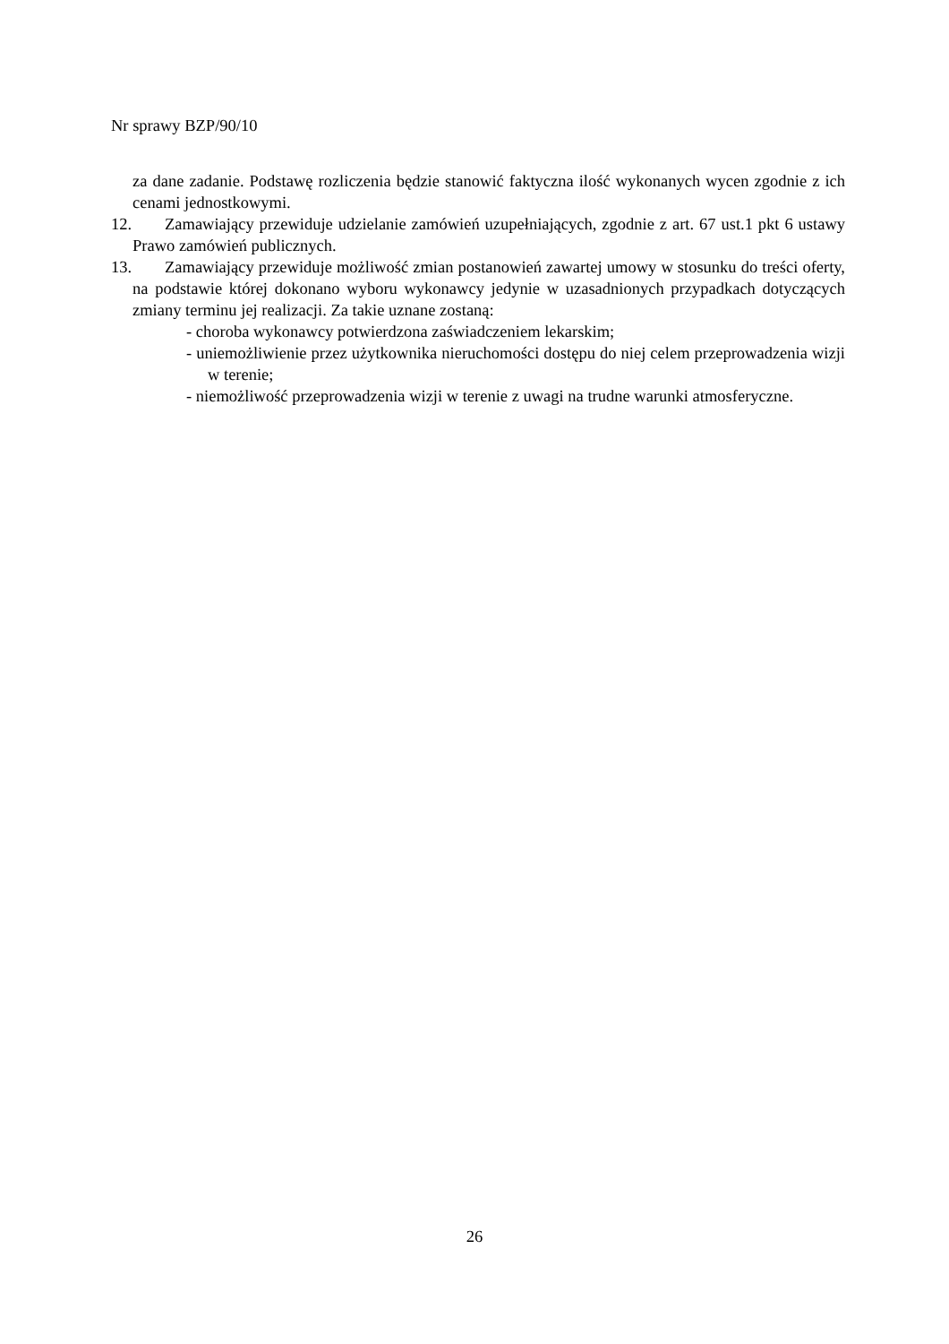Nr sprawy BZP/90/10
za dane zadanie. Podstawę rozliczenia będzie stanowić faktyczna ilość wykonanych wycen zgodnie z ich cenami jednostkowymi.
12. Zamawiający przewiduje udzielanie zamówień uzupełniających, zgodnie z art. 67 ust.1 pkt 6 ustawy Prawo zamówień publicznych.
13. Zamawiający przewiduje możliwość zmian postanowień zawartej umowy w stosunku do treści oferty, na podstawie której dokonano wyboru wykonawcy jedynie w uzasadnionych przypadkach dotyczących zmiany terminu jej realizacji. Za takie uznane zostaną:
- choroba wykonawcy potwierdzona zaświadczeniem lekarskim;
- uniemożliwienie przez użytkownika nieruchomości dostępu do niej celem przeprowadzenia wizji w terenie;
- niemożliwość przeprowadzenia wizji w terenie z uwagi na trudne warunki atmosferyczne.
26